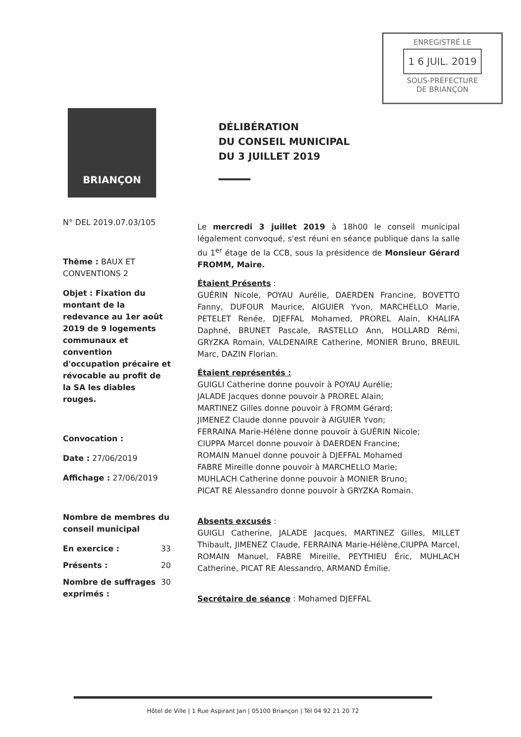ENREGISTRÉ LE
1 6 JUIL. 2019
SOUS-PRÉFECTURE
DE BRIANÇON
BRIANÇON
DÉLIBÉRATION
DU CONSEIL MUNICIPAL
DU 3 JUILLET 2019
N° DEL 2019.07.03/105
Thème : BAUX ET CONVENTIONS 2
Objet : Fixation du montant de la redevance au 1er août 2019 de 9 logements communaux et convention d'occupation précaire et révocable au profit de la SA les diables rouges.
Convocation :
Date : 27/06/2019
Affichage : 27/06/2019
Nombre de membres du conseil municipal
En exercice : 33
Présents : 20
Nombre de suffrages exprimés : 30
Le mercredi 3 juillet 2019 à 18h00 le conseil municipal légalement convoqué, s'est réuni en séance publique dans la salle du 1<sup>er</sup> étage de la CCB, sous la présidence de Monsieur Gérard FROMM, Maire.
Étaient Présents :
GUÉRIN Nicole, POYAU Aurélie, DAERDEN Francine, BOVETTO Fanny, DUFOUR Maurice, AIGUIER Yvon, MARCHELLO Marie, PETELET Renée, DJEFFAL Mohamed, PROREL Alain, KHALIFA Daphné, BRUNET Pascale, RASTELLO Ann, HOLLARD Rémi, GRYZKA Romain, VALDENAIRE Catherine, MONIER Bruno, BREUIL Marc, DAZIN Florian.
Étaient représentés :
GUIGLI Catherine donne pouvoir à POYAU Aurélie;
JALADE Jacques donne pouvoir à PROREL Alain;
MARTINEZ Gilles donne pouvoir à FROMM Gérard;
JIMENEZ Claude donne pouvoir à AIGUIER Yvon;
FERRAINA Marie-Hélène donne pouvoir à GUÉRIN Nicole;
CIUPPA Marcel donne pouvoir à DAERDEN Francine;
ROMAIN Manuel donne pouvoir à DJEFFAL Mohamed
FABRE Mireille donne pouvoir à MARCHELLO Marie;
MUHLACH Catherine donne pouvoir à MONIER Bruno;
PICAT RE Alessandro donne pouvoir à GRYZKA Romain.
Absents excusés :
GUIGLI Catherine, JALADE Jacques, MARTINEZ Gilles, MILLET Thibault, JIMENEZ Claude, FERRAINA Marie-Hélène,CIUPPA Marcel, ROMAIN Manuel, FABRE Mireille, PEYTHIEU Éric, MUHLACH Catherine, PICAT RE Alessandro, ARMAND Émilie.
Secrétaire de séance : Mohamed DJEFFAL
Hôtel de Ville | 1 Rue Aspirant Jan | 05100 Briançon | Tél 04 92 21 20 72